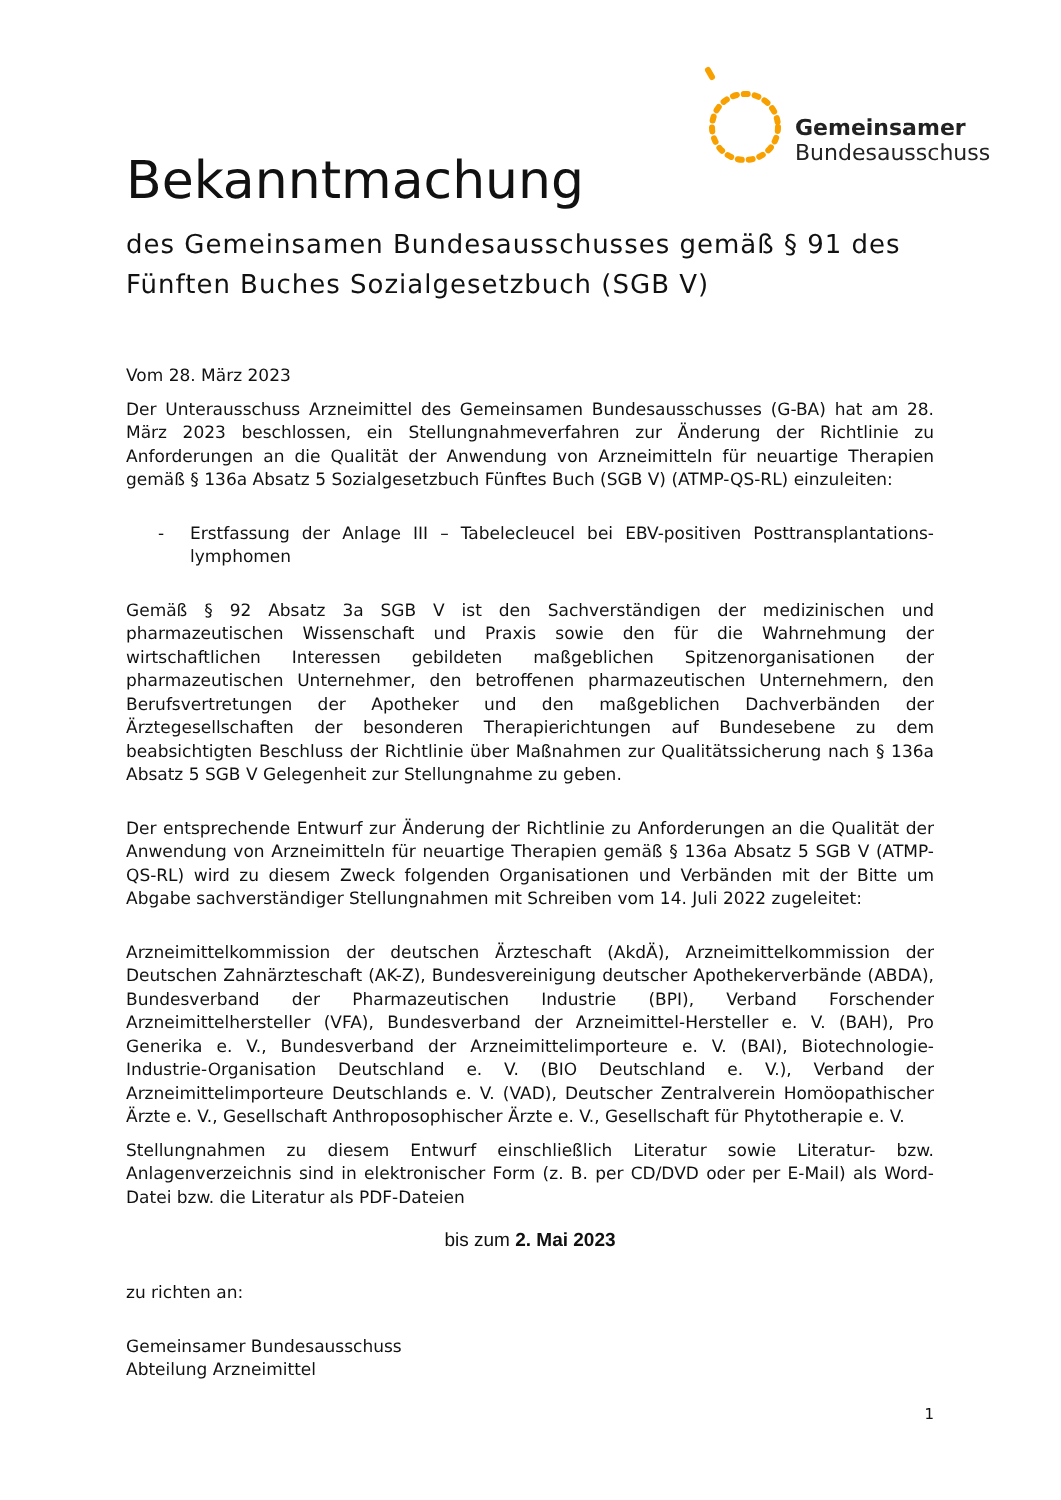Gemeinsamer
Bundesausschuss
Bekanntmachung
des Gemeinsamen Bundesausschusses gemäß § 91 des Fünften Buches Sozialgesetzbuch (SGB V)
Vom 28. März 2023
Der Unterausschuss Arzneimittel des Gemeinsamen Bundesausschusses (G-BA) hat am 28. März 2023 beschlossen, ein Stellungnahmeverfahren zur Änderung der Richtlinie zu Anforderungen an die Qualität der Anwendung von Arzneimitteln für neuartige Therapien gemäß § 136a Absatz 5 Sozialgesetzbuch Fünftes Buch (SGB V) (ATMP-QS-RL) einzuleiten:
- Erstfassung der Anlage III – Tabelecleucel bei EBV-positiven Posttransplantations-lymphomen
Gemäß § 92 Absatz 3a SGB V ist den Sachverständigen der medizinischen und pharmazeutischen Wissenschaft und Praxis sowie den für die Wahrnehmung der wirtschaftlichen Interessen gebildeten maßgeblichen Spitzenorganisationen der pharmazeutischen Unternehmer, den betroffenen pharmazeutischen Unternehmern, den Berufsvertretungen der Apotheker und den maßgeblichen Dachverbänden der Ärztegesellschaften der besonderen Therapierichtungen auf Bundesebene zu dem beabsichtigten Beschluss der Richtlinie über Maßnahmen zur Qualitätssicherung nach § 136a Absatz 5 SGB V Gelegenheit zur Stellungnahme zu geben.
Der entsprechende Entwurf zur Änderung der Richtlinie zu Anforderungen an die Qualität der Anwendung von Arzneimitteln für neuartige Therapien gemäß § 136a Absatz 5 SGB V (ATMP-QS-RL) wird zu diesem Zweck folgenden Organisationen und Verbänden mit der Bitte um Abgabe sachverständiger Stellungnahmen mit Schreiben vom 14. Juli 2022 zugeleitet:
Arzneimittelkommission der deutschen Ärzteschaft (AkdÄ), Arzneimittelkommission der Deutschen Zahnärzteschaft (AK-Z), Bundesvereinigung deutscher Apothekerverbände (ABDA), Bundesverband der Pharmazeutischen Industrie (BPI), Verband Forschender Arzneimittelhersteller (VFA), Bundesverband der Arzneimittel-Hersteller e. V. (BAH), Pro Generika e. V., Bundesverband der Arzneimittelimporteure e. V. (BAI), Biotechnologie-Industrie-Organisation Deutschland e. V. (BIO Deutschland e. V.), Verband der Arzneimittelimporteure Deutschlands e. V. (VAD), Deutscher Zentralverein Homöopathischer Ärzte e. V., Gesellschaft Anthroposophischer Ärzte e. V., Gesellschaft für Phytotherapie e. V.
Stellungnahmen zu diesem Entwurf einschließlich Literatur sowie Literatur- bzw. Anlagenverzeichnis sind in elektronischer Form (z. B. per CD/DVD oder per E-Mail) als Word-Datei bzw. die Literatur als PDF-Dateien
bis zum 2. Mai 2023
zu richten an:
Gemeinsamer Bundesausschuss
Abteilung Arzneimittel
1